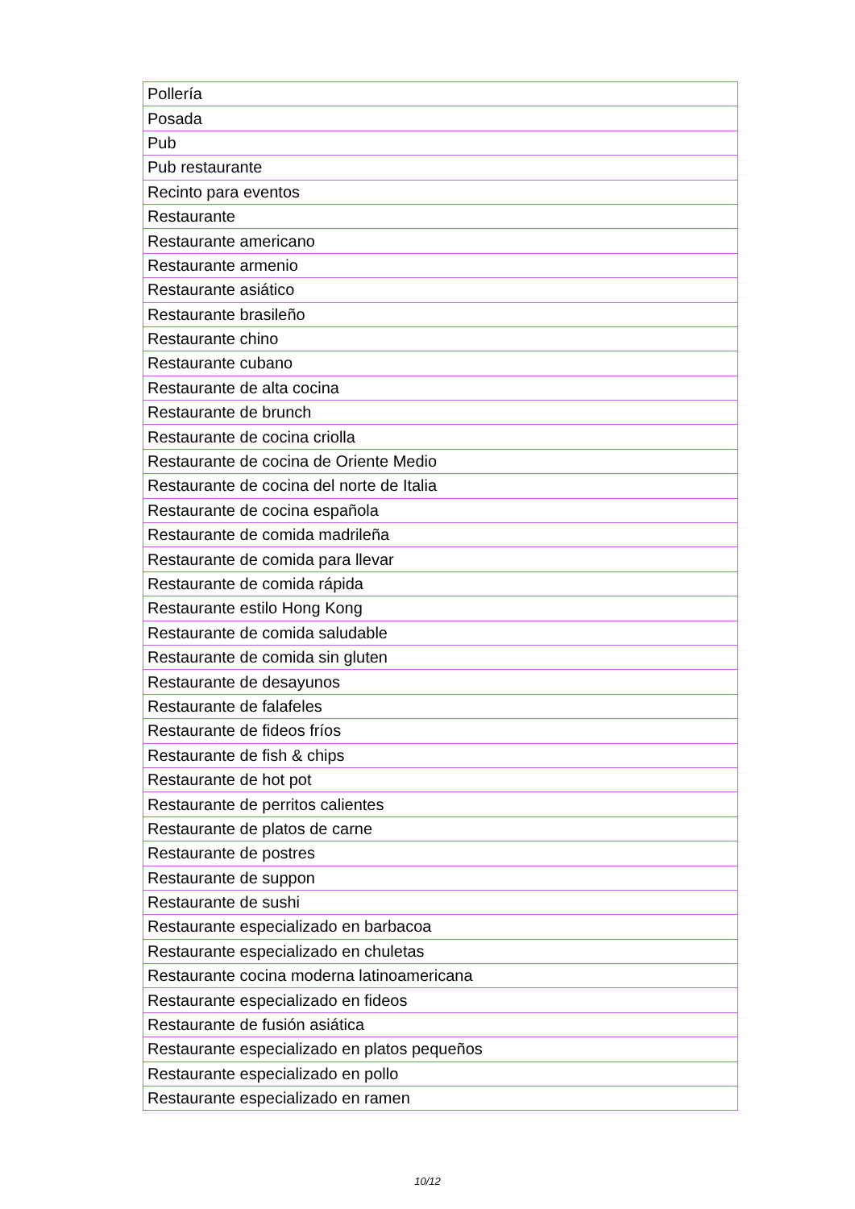| Pollería |
| Posada |
| Pub |
| Pub restaurante |
| Recinto para eventos |
| Restaurante |
| Restaurante americano |
| Restaurante armenio |
| Restaurante asiático |
| Restaurante brasileño |
| Restaurante chino |
| Restaurante cubano |
| Restaurante de alta cocina |
| Restaurante de brunch |
| Restaurante de cocina criolla |
| Restaurante de cocina de Oriente Medio |
| Restaurante de cocina del norte de Italia |
| Restaurante de cocina española |
| Restaurante de comida madrileña |
| Restaurante de comida para llevar |
| Restaurante de comida rápida |
| Restaurante estilo Hong Kong |
| Restaurante de comida saludable |
| Restaurante de comida sin gluten |
| Restaurante de desayunos |
| Restaurante de falafeles |
| Restaurante de fideos fríos |
| Restaurante de fish & chips |
| Restaurante de hot pot |
| Restaurante de perritos calientes |
| Restaurante de platos de carne |
| Restaurante de postres |
| Restaurante de suppon |
| Restaurante de sushi |
| Restaurante especializado en barbacoa |
| Restaurante especializado en chuletas |
| Restaurante cocina moderna latinoamericana |
| Restaurante especializado en fideos |
| Restaurante de fusión asiática |
| Restaurante especializado en platos pequeños |
| Restaurante especializado en pollo |
| Restaurante especializado en ramen |
10/12